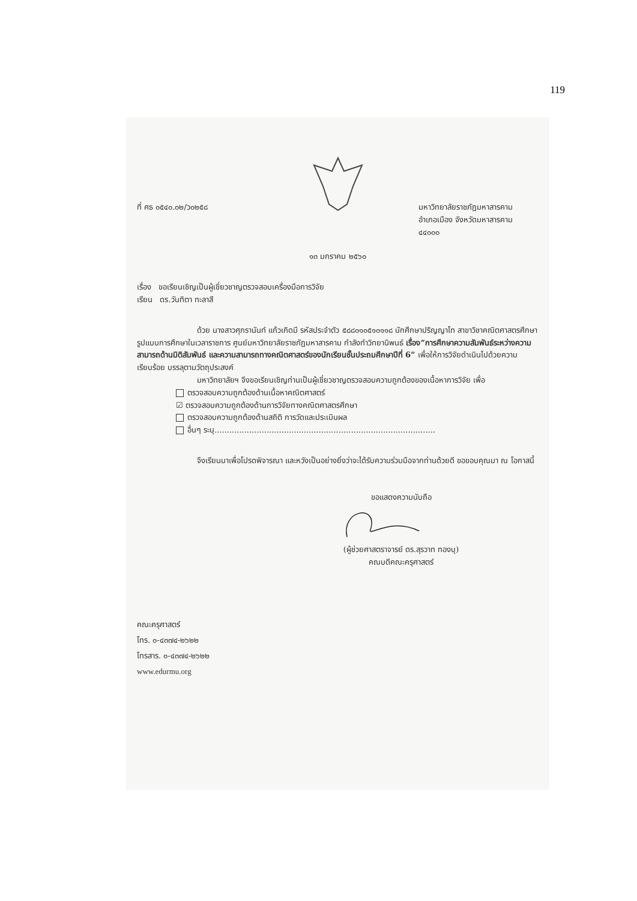119
ที่ ศธ ๐๕๔๐.๐๒/ว๐๒๕๘ มหาวิทยาลัยราชภัฏมหาสารคาม
อำเภอเมือง จังหวัดมหาสารคาม
๔๔๐๐๐
๑๓ มกราคม ๒๕๖๐
เรื่อง ขอเรียนเชิญเป็นผู้เชี่ยวชาญตรวจสอบเครื่องมือการวิจัย
เรียน ดร.วันทิตา ทะลาสี
ด้วย นางสาวศุภรานันท์ แก้วเกิดมี รหัสประจำตัว ๕๘๘๐๑๐๕๑๐๑๑๘ นักศึกษาปริญญาโท สาขาวิชาคณิตศาสตรศึกษา รูปแบบการศึกษาในเวลาราชการ ศูนย์มหาวิทยาลัยราชภัฏมหาสารคาม กำลังทำวิทยานิพนธ์ เรื่อง“การศึกษาความสัมพันธ์ระหว่างความสามารถด้านมิติสัมพันธ์ และความสามารถทางคณิตศาสตร์ของนักเรียนชั้นประถมศึกษาปีที่ 6” เพื่อให้การวิจัยดำเนินไปด้วยความเรียบร้อย บรรลุตามวัตถุประสงค์
มหาวิทยาลัยฯ จึงขอเรียนเชิญท่านเป็นผู้เชี่ยวชาญตรวจสอบความถูกต้องของเนื้อหาการวิจัย เพื่อ
ตรวจสอบความถูกต้องด้านเนื้อหาคณิตศาสตร์
☑ ตรวจสอบความถูกต้องด้านการวิจัยทางคณิตศาสตรศึกษา
ตรวจสอบความถูกต้องด้านสถิติ การวัดและประเมินผล
อื่นๆ ระบุ.........................................................................................
จึงเรียนมาเพื่อโปรดพิจารณา และหวังเป็นอย่างยิ่งว่าจะได้รับความร่วมมือจากท่านด้วยดี ขอขอบคุณมา ณ โอกาสนี้
ขอแสดงความนับถือ
(ผู้ช่วยศาสตราจารย์ ดร.สุรวาท ทองบุ)
คณบดีคณะครุศาสตร์
คณะครุศาสตร์
โทร. ๐-๔๓๗๔-๒๖๒๒
โทรสาร. ๐-๔๓๗๔-๒๖๒๒
www.edurmu.org